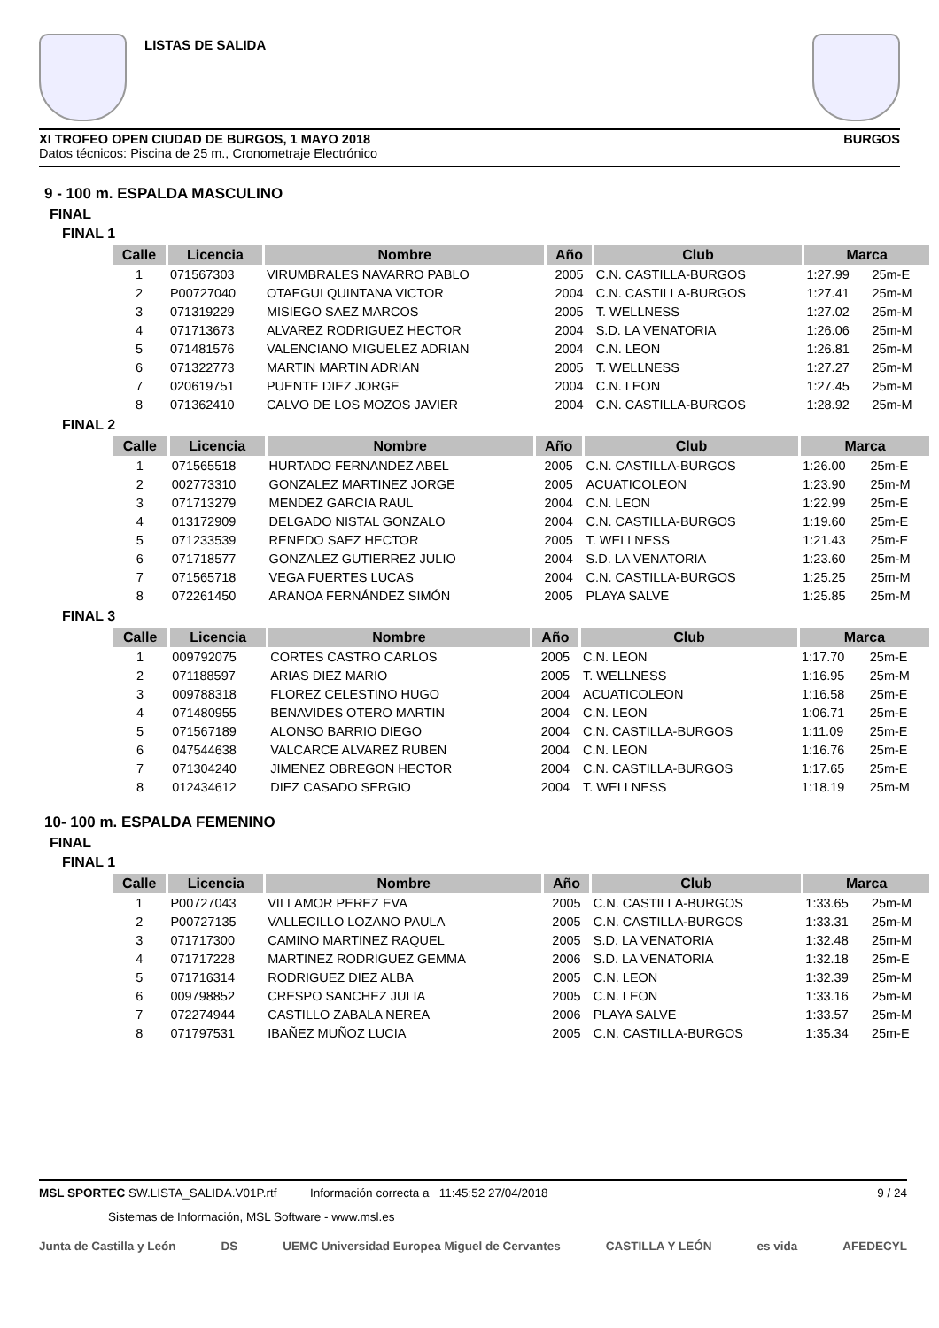LISTAS DE SALIDA
XI TROFEO OPEN CIUDAD DE BURGOS, 1 MAYO 2018
Datos técnicos: Piscina de 25 m., Cronometraje Electrónico
BURGOS
9 - 100 m. ESPALDA MASCULINO
FINAL
FINAL 1
| Calle | Licencia | Nombre | Año | Club | Marca | |
| --- | --- | --- | --- | --- | --- | --- |
| 1 | 071567303 | VIRUMBRALES NAVARRO PABLO | 2005 | C.N. CASTILLA-BURGOS | 1:27.99 | 25m-E |
| 2 | P00727040 | OTAEGUI QUINTANA VICTOR | 2004 | C.N. CASTILLA-BURGOS | 1:27.41 | 25m-M |
| 3 | 071319229 | MISIEGO SAEZ MARCOS | 2005 | T. WELLNESS | 1:27.02 | 25m-M |
| 4 | 071713673 | ALVAREZ RODRIGUEZ HECTOR | 2004 | S.D. LA VENATORIA | 1:26.06 | 25m-M |
| 5 | 071481576 | VALENCIANO MIGUELEZ ADRIAN | 2004 | C.N. LEON | 1:26.81 | 25m-M |
| 6 | 071322773 | MARTIN MARTIN ADRIAN | 2005 | T. WELLNESS | 1:27.27 | 25m-M |
| 7 | 020619751 | PUENTE DIEZ JORGE | 2004 | C.N. LEON | 1:27.45 | 25m-M |
| 8 | 071362410 | CALVO DE LOS MOZOS JAVIER | 2004 | C.N. CASTILLA-BURGOS | 1:28.92 | 25m-M |
FINAL 2
| Calle | Licencia | Nombre | Año | Club | Marca | |
| --- | --- | --- | --- | --- | --- | --- |
| 1 | 071565518 | HURTADO FERNANDEZ ABEL | 2005 | C.N. CASTILLA-BURGOS | 1:26.00 | 25m-E |
| 2 | 002773310 | GONZALEZ MARTINEZ JORGE | 2005 | ACUATICOLEON | 1:23.90 | 25m-M |
| 3 | 071713279 | MENDEZ GARCIA RAUL | 2004 | C.N. LEON | 1:22.99 | 25m-E |
| 4 | 013172909 | DELGADO NISTAL GONZALO | 2004 | C.N. CASTILLA-BURGOS | 1:19.60 | 25m-E |
| 5 | 071233539 | RENEDO SAEZ HECTOR | 2005 | T. WELLNESS | 1:21.43 | 25m-E |
| 6 | 071718577 | GONZALEZ GUTIERREZ JULIO | 2004 | S.D. LA VENATORIA | 1:23.60 | 25m-M |
| 7 | 071565718 | VEGA FUERTES LUCAS | 2004 | C.N. CASTILLA-BURGOS | 1:25.25 | 25m-M |
| 8 | 072261450 | ARANOA FERNÁNDEZ SIMÓN | 2005 | PLAYA SALVE | 1:25.85 | 25m-M |
FINAL 3
| Calle | Licencia | Nombre | Año | Club | Marca | |
| --- | --- | --- | --- | --- | --- | --- |
| 1 | 009792075 | CORTES CASTRO CARLOS | 2005 | C.N. LEON | 1:17.70 | 25m-E |
| 2 | 071188597 | ARIAS DIEZ MARIO | 2005 | T. WELLNESS | 1:16.95 | 25m-M |
| 3 | 009788318 | FLOREZ CELESTINO HUGO | 2004 | ACUATICOLEON | 1:16.58 | 25m-E |
| 4 | 071480955 | BENAVIDES OTERO MARTIN | 2004 | C.N. LEON | 1:06.71 | 25m-E |
| 5 | 071567189 | ALONSO BARRIO DIEGO | 2004 | C.N. CASTILLA-BURGOS | 1:11.09 | 25m-E |
| 6 | 047544638 | VALCARCE ALVAREZ RUBEN | 2004 | C.N. LEON | 1:16.76 | 25m-E |
| 7 | 071304240 | JIMENEZ OBREGON HECTOR | 2004 | C.N. CASTILLA-BURGOS | 1:17.65 | 25m-E |
| 8 | 012434612 | DIEZ CASADO SERGIO | 2004 | T. WELLNESS | 1:18.19 | 25m-M |
10- 100 m. ESPALDA FEMENINO
FINAL
FINAL 1
| Calle | Licencia | Nombre | Año | Club | Marca | |
| --- | --- | --- | --- | --- | --- | --- |
| 1 | P00727043 | VILLAMOR PEREZ EVA | 2005 | C.N. CASTILLA-BURGOS | 1:33.65 | 25m-M |
| 2 | P00727135 | VALLECILLO LOZANO PAULA | 2005 | C.N. CASTILLA-BURGOS | 1:33.31 | 25m-M |
| 3 | 071717300 | CAMINO MARTINEZ RAQUEL | 2005 | S.D. LA VENATORIA | 1:32.48 | 25m-M |
| 4 | 071717228 | MARTINEZ RODRIGUEZ GEMMA | 2006 | S.D. LA VENATORIA | 1:32.18 | 25m-E |
| 5 | 071716314 | RODRIGUEZ DIEZ ALBA | 2005 | C.N. LEON | 1:32.39 | 25m-M |
| 6 | 009798852 | CRESPO SANCHEZ JULIA | 2005 | C.N. LEON | 1:33.16 | 25m-M |
| 7 | 072274944 | CASTILLO ZABALA NEREA | 2006 | PLAYA SALVE | 1:33.57 | 25m-M |
| 8 | 071797531 | IBAÑEZ MUÑOZ LUCIA | 2005 | C.N. CASTILLA-BURGOS | 1:35.34 | 25m-E |
MSL SPORTEC SW.LISTA_SALIDA.V01P.rtf Información correcta a 11:45:52 27/04/2018 9 / 24
Sistemas de Información, MSL Software - www.msl.es
Junta de Castilla y León DS UEMC Universidad Europea Miguel de Cervantes CASTILLA Y LEÓN es vida AFEDECYL